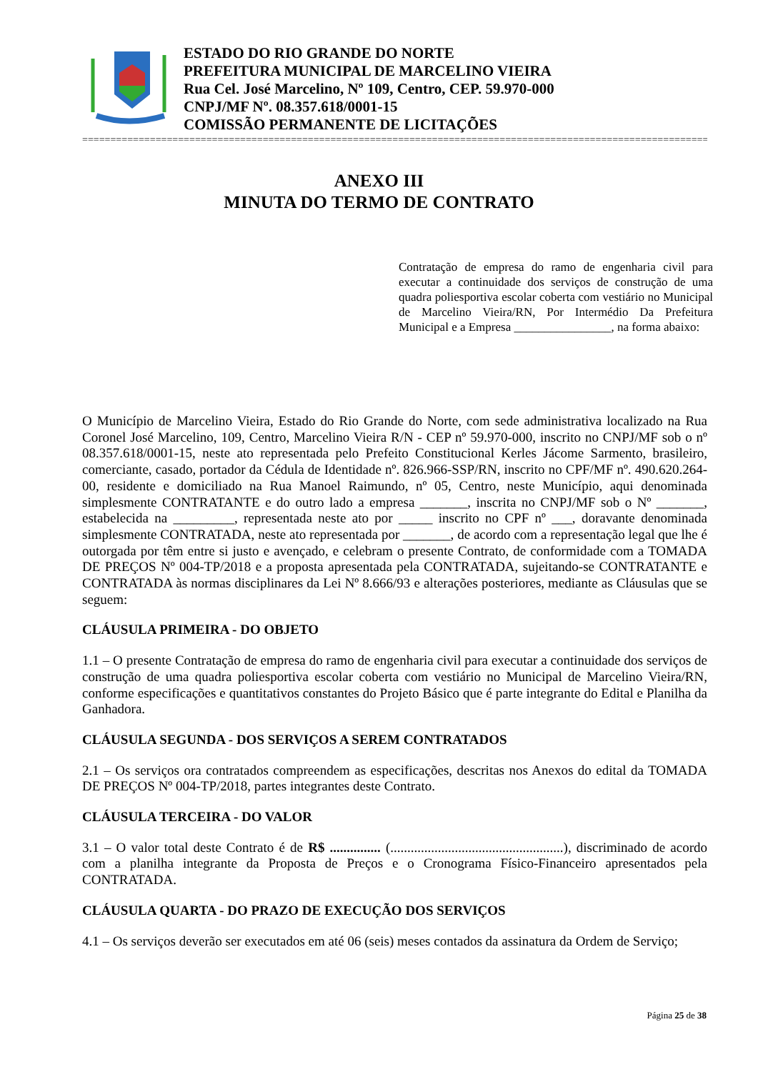ESTADO DO RIO GRANDE DO NORTE
PREFEITURA MUNICIPAL DE MARCELINO VIEIRA
Rua Cel. José Marcelino, Nº 109, Centro, CEP. 59.970-000
CNPJ/MF Nº. 08.357.618/0001-15
COMISSÃO PERMANENTE DE LICITAÇÕES
=====================================================================================================================
ANEXO III
MINUTA DO TERMO DE CONTRATO
Contratação de empresa do ramo de engenharia civil para executar a continuidade dos serviços de construção de uma quadra poliesportiva escolar coberta com vestiário no Municipal de Marcelino Vieira/RN, Por Intermédio Da Prefeitura Municipal e a Empresa ________________, na forma abaixo:
O Município de Marcelino Vieira, Estado do Rio Grande do Norte, com sede administrativa localizado na Rua Coronel José Marcelino, 109, Centro, Marcelino Vieira R/N - CEP nº 59.970-000, inscrito no CNPJ/MF sob o nº 08.357.618/0001-15, neste ato representada pelo Prefeito Constitucional Kerles Jácome Sarmento, brasileiro, comerciante, casado, portador da Cédula de Identidade nº. 826.966-SSP/RN, inscrito no CPF/MF nº. 490.620.264-00, residente e domiciliado na Rua Manoel Raimundo, nº 05, Centro, neste Município, aqui denominada simplesmente CONTRATANTE e do outro lado a empresa _______, inscrita no CNPJ/MF sob o Nº _______, estabelecida na _________, representada neste ato por _____ inscrito no CPF nº ___, doravante denominada simplesmente CONTRATADA, neste ato representada por _______, de acordo com a representação legal que lhe é outorgada por têm entre si justo e avençado, e celebram o presente Contrato, de conformidade com a TOMADA DE PREÇOS Nº 004-TP/2018 e a proposta apresentada pela CONTRATADA, sujeitando-se CONTRATANTE e CONTRATADA às normas disciplinares da Lei Nº 8.666/93 e alterações posteriores, mediante as Cláusulas que se seguem:
CLÁUSULA PRIMEIRA - DO OBJETO
1.1 – O presente Contratação de empresa do ramo de engenharia civil para executar a continuidade dos serviços de construção de uma quadra poliesportiva escolar coberta com vestiário no Municipal de Marcelino Vieira/RN, conforme especificações e quantitativos constantes do Projeto Básico que é parte integrante do Edital e Planilha da Ganhadora.
CLÁUSULA SEGUNDA - DOS SERVIÇOS A SEREM CONTRATADOS
2.1 – Os serviços ora contratados compreendem as especificações, descritas nos Anexos do edital da TOMADA DE PREÇOS Nº 004-TP/2018, partes integrantes deste Contrato.
CLÁUSULA TERCEIRA - DO VALOR
3.1 – O valor total deste Contrato é de R$ ............... (...................................................), discriminado de acordo com a planilha integrante da Proposta de Preços e o Cronograma Físico-Financeiro apresentados pela CONTRATADA.
CLÁUSULA QUARTA - DO PRAZO DE EXECUÇÃO DOS SERVIÇOS
4.1 – Os serviços deverão ser executados em até 06 (seis) meses contados da assinatura da Ordem de Serviço;
Página 25 de 38